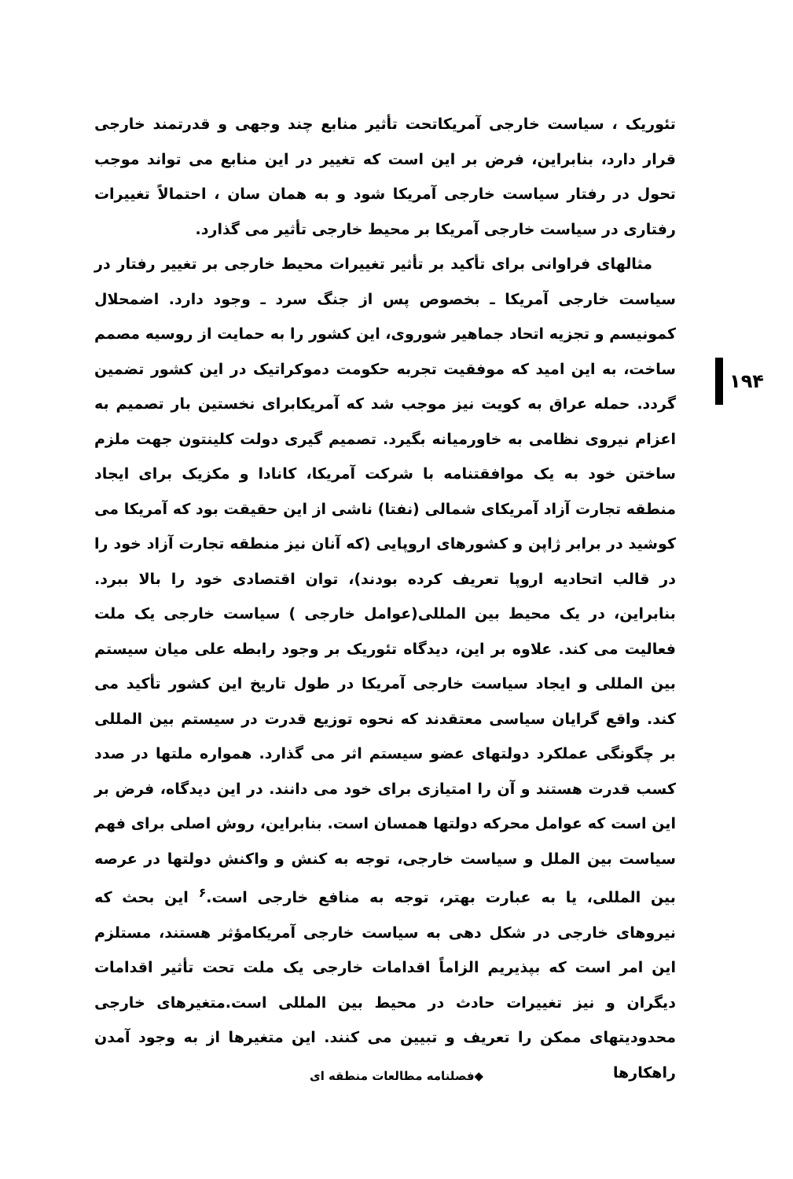تئوریک ، سیاست خارجی آمریکاتحت تأثیر منابع چند وجهی و قدرتمند خارجی قرار دارد، بنابراین، فرض بر این است که تغییر در این منابع می تواند موجب تحول در رفتار سیاست خارجی آمریکا شود و به همان سان ، احتمالاً تغییرات رفتاری در سیاست خارجی آمریکا بر محیط خارجی تأثیر می گذارد.
مثالهای فراوانی برای تأکید بر تأثیر تغییرات محیط خارجی بر تغییر رفتار در سیاست خارجی آمریکا ـ بخصوص پس از جنگ سرد ـ وجود دارد. اضمحلال کمونیسم و تجزیه اتحاد جماهیر شوروی، این کشور را به حمایت از روسیه مصمم ساخت، به این امید که موفقیت تجربه حکومت دموکراتیک در این کشور تضمین گردد. حمله عراق به کویت نیز موجب شد که آمریکابرای نخستین بار تصمیم به اعزام نیروی نظامی به خاورمیانه بگیرد. تصمیم گیری دولت کلینتون جهت ملزم ساختن خود به یک موافقتنامه با شرکت آمریکا، کانادا و مکزیک برای ایجاد منطقه تجارت آزاد آمریکای شمالی (نفتا) ناشی از این حقیقت بود که آمریکا می کوشید در برابر ژاپن و کشورهای اروپایی (که آنان نیز منطقه تجارت آزاد خود را در قالب اتحادیه اروپا تعریف کرده بودند)، توان اقتصادی خود را بالا ببرد. بنابراین، در یک محیط بین المللی(عوامل خارجی ) سیاست خارجی یک ملت فعالیت می کند. علاوه بر این، دیدگاه تئوریک بر وجود رابطه علی میان سیستم بین المللی و ایجاد سیاست خارجی آمریکا در طول تاریخ این کشور تأکید می کند. واقع گرایان سیاسی معتقدند که نحوه توزیع قدرت در سیستم بین المللی بر چگونگی عملکرد دولتهای عضو سیستم اثر می گذارد. همواره ملتها در صدد کسب قدرت هستند و آن را امتیازی برای خود می دانند. در این دیدگاه، فرض بر این است که عوامل محرکه دولتها همسان است. بنابراین، روش اصلی برای فهم سیاست بین الملل و سیاست خارجی، توجه به کنش و واکنش دولتها در عرصه بین المللی، یا به عبارت بهتر، توجه به منافع خارجی است.<sup>۶</sup> این بحث که نیروهای خارجی در شکل دهی به سیاست خارجی آمریکامؤثر هستند، مستلزم این امر است که بپذیریم الزاماً اقدامات خارجی یک ملت تحت تأثیر اقدامات دیگران و نیز تغییرات حادث در محیط بین المللی است.متغیرهای خارجی محدودیتهای ممکن را تعریف و تبیین می کنند. این متغیرها از به وجود آمدن راهکارها
۱۹۴
◆فصلنامه مطالعات منطقه ای